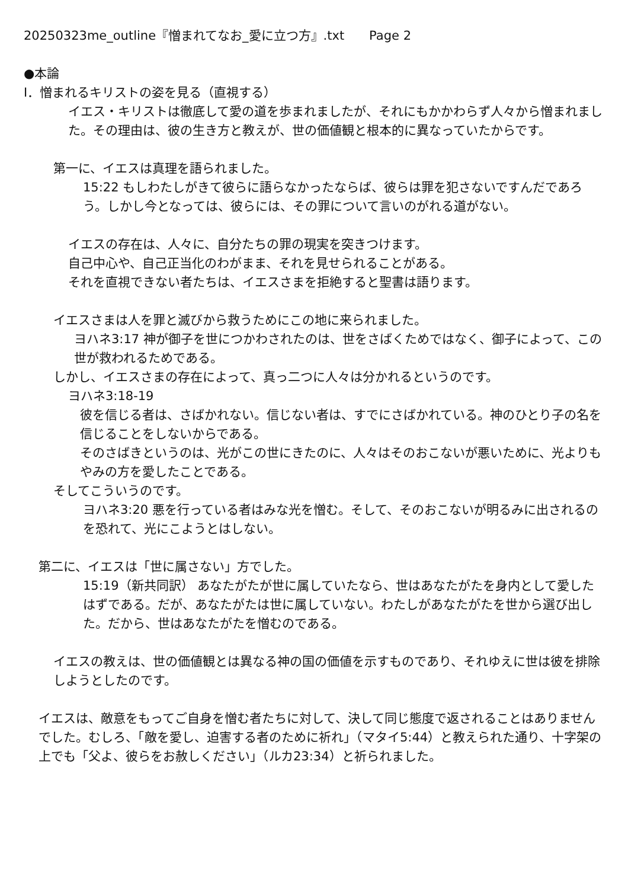20250323me_outline『憎まれてなお_愛に立つ方』.txt　　Page 2
●本論
Ⅰ．憎まれるキリストの姿を見る（直視する）
イエス・キリストは徹底して愛の道を歩まれましたが、それにもかかわらず人々から憎まれました。その理由は、彼の生き方と教えが、世の価値観と根本的に異なっていたからです。
第一に、イエスは真理を語られました。
15:22 もしわたしがきて彼らに語らなかったならば、彼らは罪を犯さないですんだであろう。しかし今となっては、彼らには、その罪について言いのがれる道がない。
イエスの存在は、人々に、自分たちの罪の現実を突きつけます。
自己中心や、自己正当化のわがまま、それを見せられることがある。
それを直視できない者たちは、イエスさまを拒絶すると聖書は語ります。
イエスさまは人を罪と滅びから救うためにこの地に来られました。
ヨハネ3:17 神が御子を世につかわされたのは、世をさばくためではなく、御子によって、この世が救われるためである。
しかし、イエスさまの存在によって、真っ二つに人々は分かれるというのです。
ヨハネ3:18-19
彼を信じる者は、さばかれない。信じない者は、すでにさばかれている。神のひとり子の名を信じることをしないからである。
そのさばきというのは、光がこの世にきたのに、人々はそのおこないが悪いために、光よりもやみの方を愛したことである。
そしてこういうのです。
ヨハネ3:20 悪を行っている者はみな光を憎む。そして、そのおこないが明るみに出されるのを恐れて、光にこようとはしない。
第二に、イエスは「世に属さない」方でした。
15:19（新共同訳） あなたがたが世に属していたなら、世はあなたがたを身内として愛したはずである。だが、あなたがたは世に属していない。わたしがあなたがたを世から選び出した。だから、世はあなたがたを憎むのである。
イエスの教えは、世の価値観とは異なる神の国の価値を示すものであり、それゆえに世は彼を排除しようとしたのです。
イエスは、敵意をもってご自身を憎む者たちに対して、決して同じ態度で返されることはありませんでした。むしろ、「敵を愛し、迫害する者のために祈れ」（マタイ5:44）と教えられた通り、十字架の上でも「父よ、彼らをお赦しください」（ルカ23:34）と祈られました。